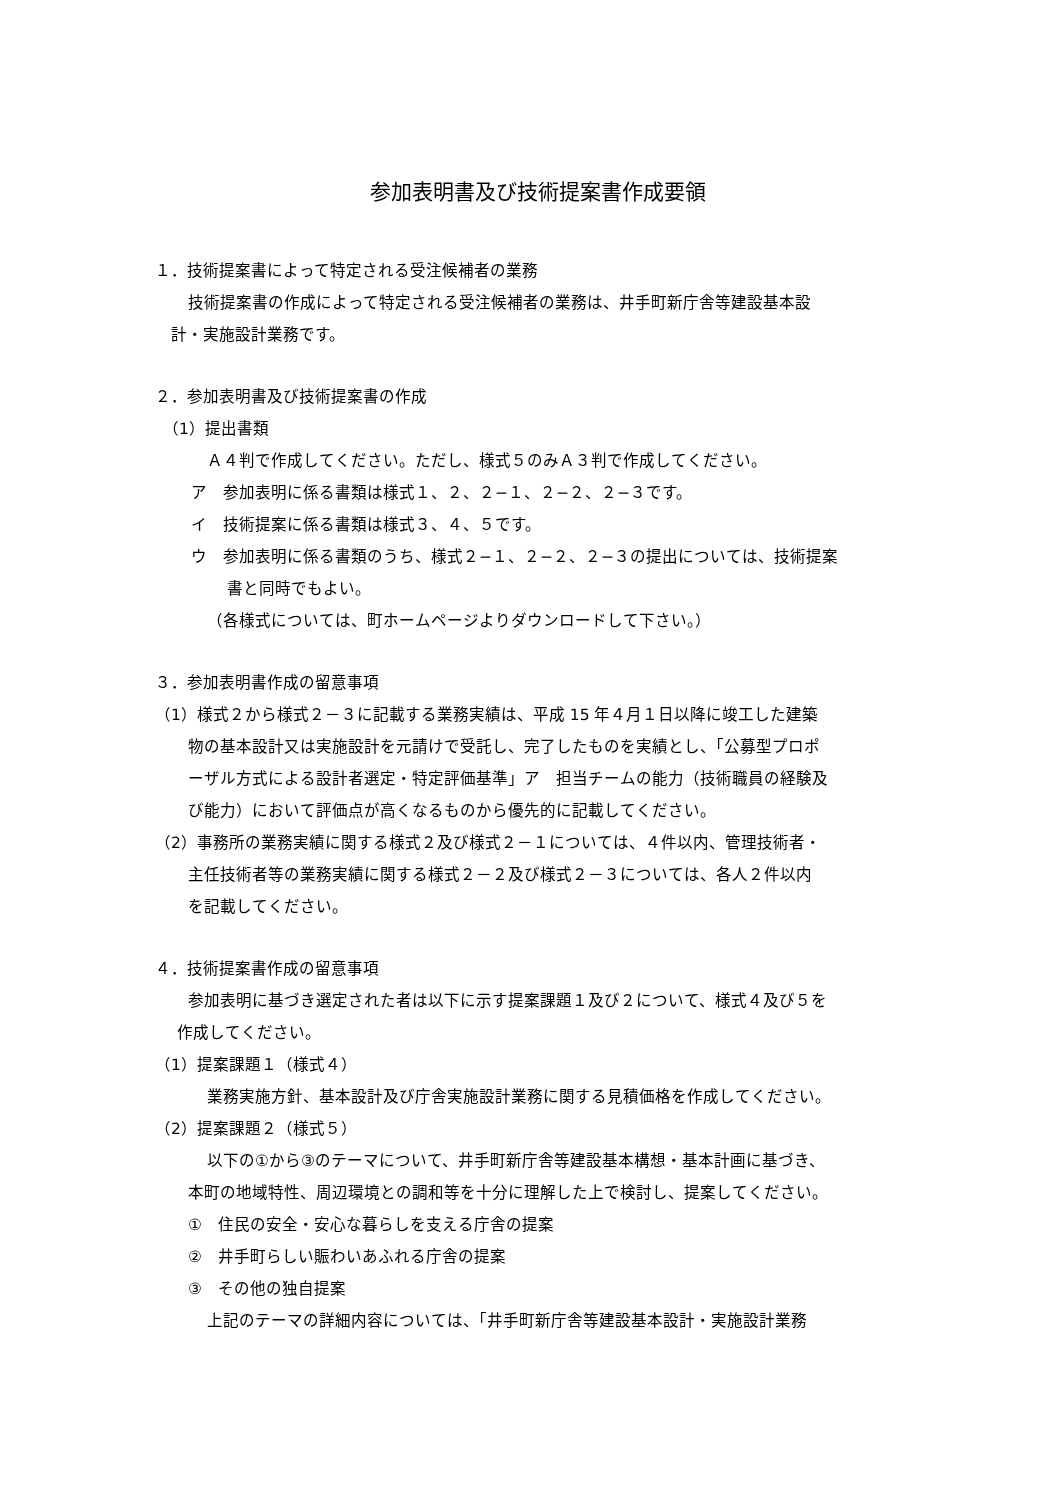参加表明書及び技術提案書作成要領
１．技術提案書によって特定される受注候補者の業務
技術提案書の作成によって特定される受注候補者の業務は、井手町新庁舎等建設基本設
計・実施設計業務です。
２．参加表明書及び技術提案書の作成
（1）提出書類
Ａ４判で作成してください。ただし、様式５のみＡ３判で作成してください。
ア　参加表明に係る書類は様式１、２、２−１、２−２、２−３です。
イ　技術提案に係る書類は様式３、４、５です。
ウ　参加表明に係る書類のうち、様式２−１、２−２、２−３の提出については、技術提案
書と同時でもよい。
（各様式については、町ホームページよりダウンロードして下さい。）
３．参加表明書作成の留意事項
（1）様式２から様式２－３に記載する業務実績は、平成 15 年４月１日以降に竣工した建築
物の基本設計又は実施設計を元請けで受託し、完了したものを実績とし、「公募型プロポ
ーザル方式による設計者選定・特定評価基準」ア　担当チームの能力（技術職員の経験及
び能力）において評価点が高くなるものから優先的に記載してください。
（2）事務所の業務実績に関する様式２及び様式２－１については、４件以内、管理技術者・
主任技術者等の業務実績に関する様式２－２及び様式２－３については、各人２件以内
を記載してください。
４．技術提案書作成の留意事項
参加表明に基づき選定された者は以下に示す提案課題１及び２について、様式４及び５を
作成してください。
（1）提案課題１（様式４）
業務実施方針、基本設計及び庁舎実施設計業務に関する見積価格を作成してください。
（2）提案課題２（様式５）
以下の①から③のテーマについて、井手町新庁舎等建設基本構想・基本計画に基づき、
本町の地域特性、周辺環境との調和等を十分に理解した上で検討し、提案してください。
①　住民の安全・安心な暮らしを支える庁舎の提案
②　井手町らしい賑わいあふれる庁舎の提案
③　その他の独自提案
上記のテーマの詳細内容については、「井手町新庁舎等建設基本設計・実施設計業務